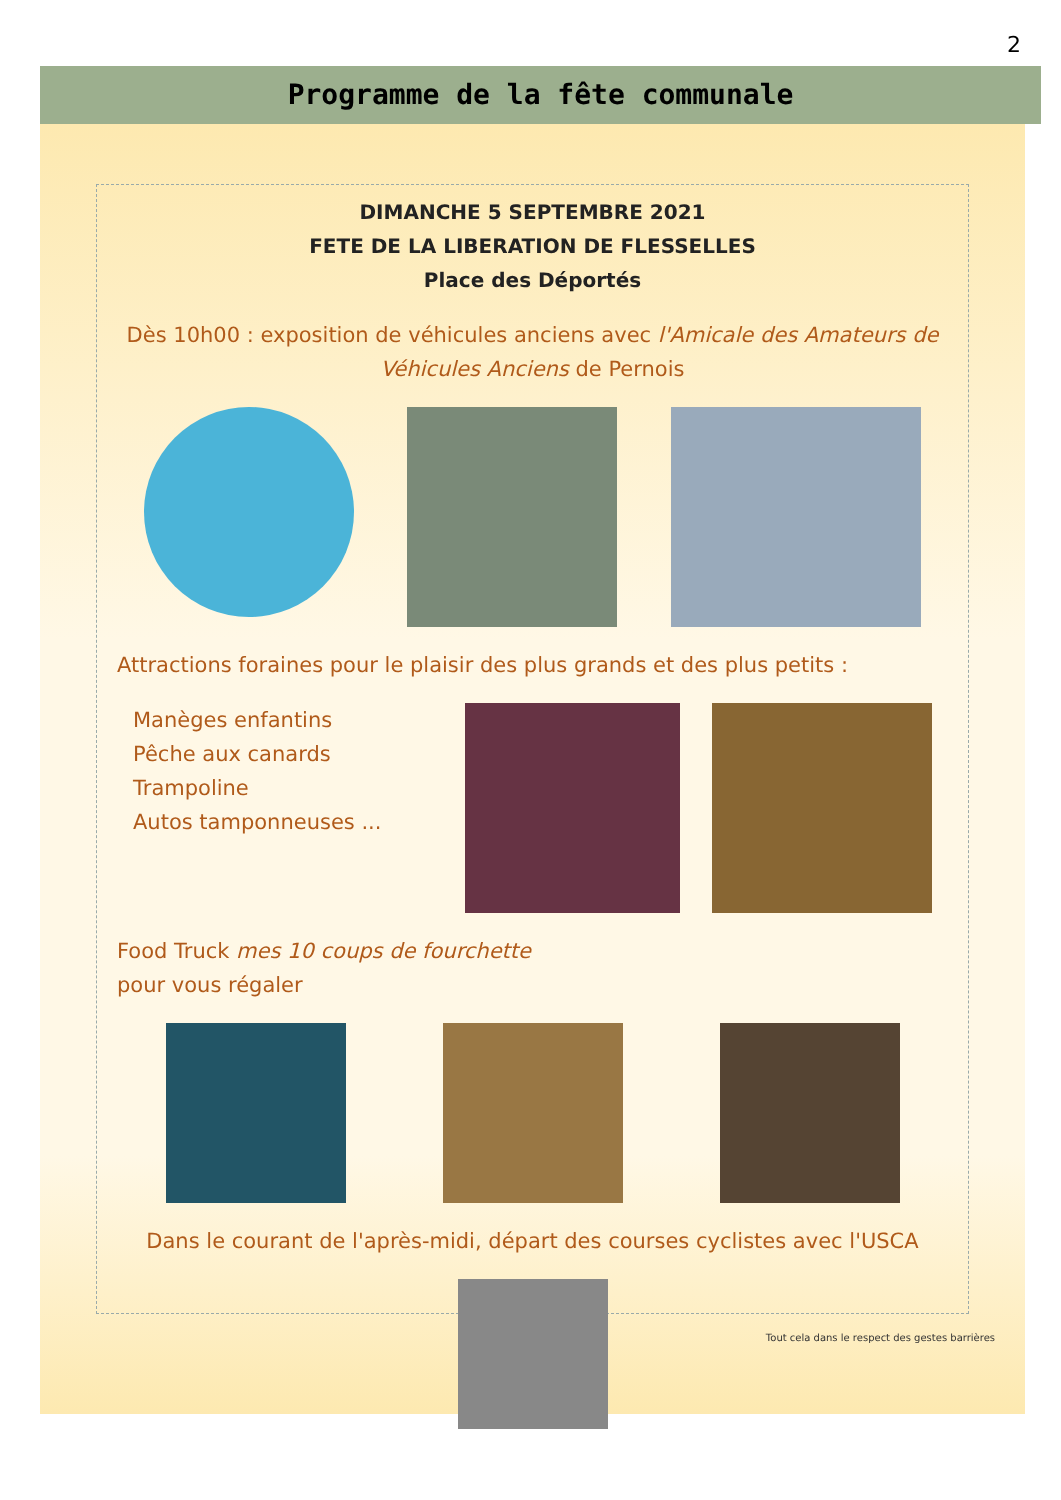2
Programme de la fête communale
DIMANCHE 5 SEPTEMBRE 2021
FETE DE LA LIBERATION DE FLESSELLES
Place des Déportés
Dès 10h00 : exposition de véhicules anciens avec l'Amicale des Amateurs de Véhicules Anciens de Pernois
Attractions foraines pour le plaisir des plus grands et des plus petits :
Manèges enfantins
Pêche aux canards
Trampoline
Autos tamponneuses ...
Food Truck mes 10 coups de fourchette
pour vous régaler
Dans le courant de l'après-midi, départ des courses cyclistes avec l'USCA
Tout cela dans le respect des gestes barrières